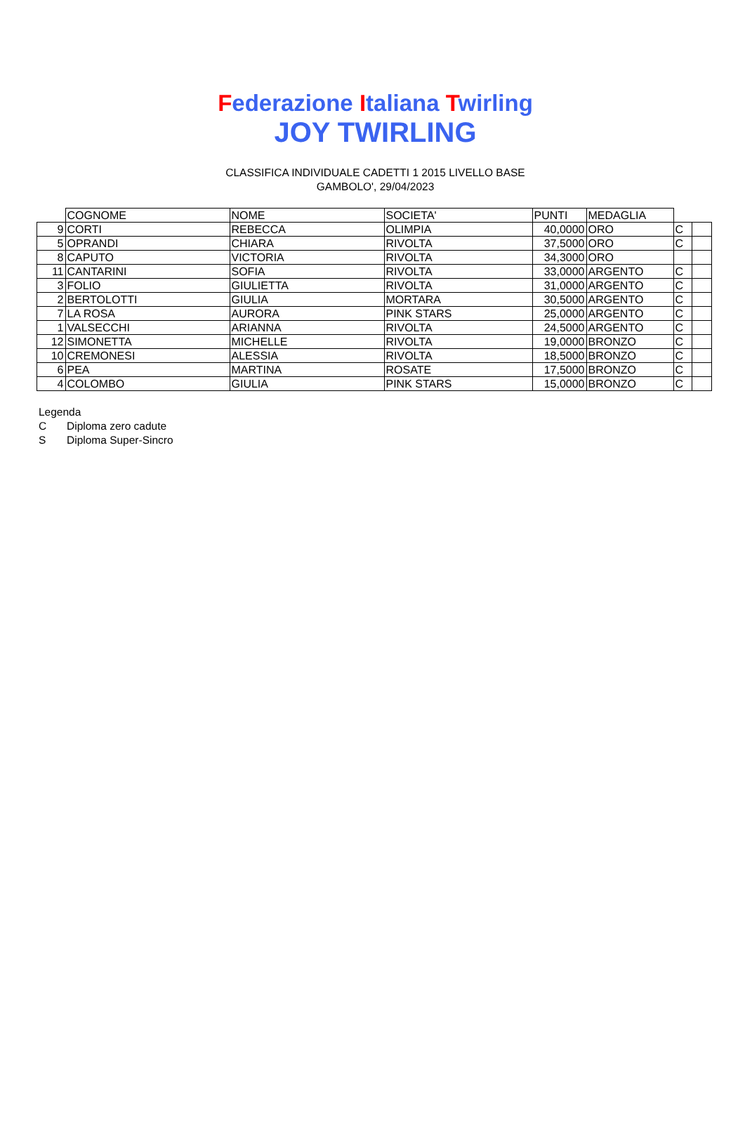Federazione Italiana Twirling
JOY TWIRLING
CLASSIFICA INDIVIDUALE CADETTI 1 2015 LIVELLO BASE
GAMBOLO', 29/04/2023
| | COGNOME | NOME | SOCIETA' | PUNTI | MEDAGLIA | | |
| --- | --- | --- | --- | --- | --- | --- | --- |
| 9 | CORTI | REBECCA | OLIMPIA | 40,0000 | ORO | C | |
| 5 | OPRANDI | CHIARA | RIVOLTA | 37,5000 | ORO | C | |
| 8 | CAPUTO | VICTORIA | RIVOLTA | 34,3000 | ORO | | |
| 11 | CANTARINI | SOFIA | RIVOLTA | 33,0000 | ARGENTO | C | |
| 3 | FOLIO | GIULIETTA | RIVOLTA | 31,0000 | ARGENTO | C | |
| 2 | BERTOLOTTI | GIULIA | MORTARA | 30,5000 | ARGENTO | C | |
| 7 | LA ROSA | AURORA | PINK STARS | 25,0000 | ARGENTO | C | |
| 1 | VALSECCHI | ARIANNA | RIVOLTA | 24,5000 | ARGENTO | C | |
| 12 | SIMONETTA | MICHELLE | RIVOLTA | 19,0000 | BRONZO | C | |
| 10 | CREMONESI | ALESSIA | RIVOLTA | 18,5000 | BRONZO | C | |
| 6 | PEA | MARTINA | ROSATE | 17,5000 | BRONZO | C | |
| 4 | COLOMBO | GIULIA | PINK STARS | 15,0000 | BRONZO | C | |
Legenda
C Diploma zero cadute
S Diploma Super-Sincro